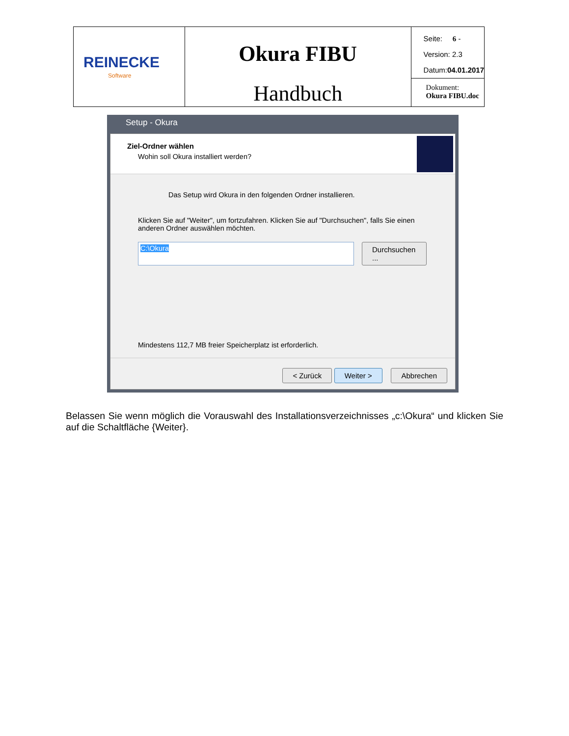| REINECKE Software | Okura FIBU Handbuch | Seite: 6 - Version: 2.3 Datum: 04.01.2017 |
| | | Dokument: Okura FIBU.doc |
Setup - Okura
Ziel-Ordner wählen
Wohin soll Okura installiert werden?
Das Setup wird Okura in den folgenden Ordner installieren.
Klicken Sie auf "Weiter", um fortzufahren. Klicken Sie auf "Durchsuchen", falls Sie einen anderen Ordner auswählen möchten.
C:\Okura Durchsuchen ...
Mindestens 112,7 MB freier Speicherplatz ist erforderlich.
< Zurück Weiter > Abbrechen
Belassen Sie wenn möglich die Vorauswahl des Installationsverzeichnisses „c:\Okura“ und klicken Sie auf die Schaltfläche {Weiter}.